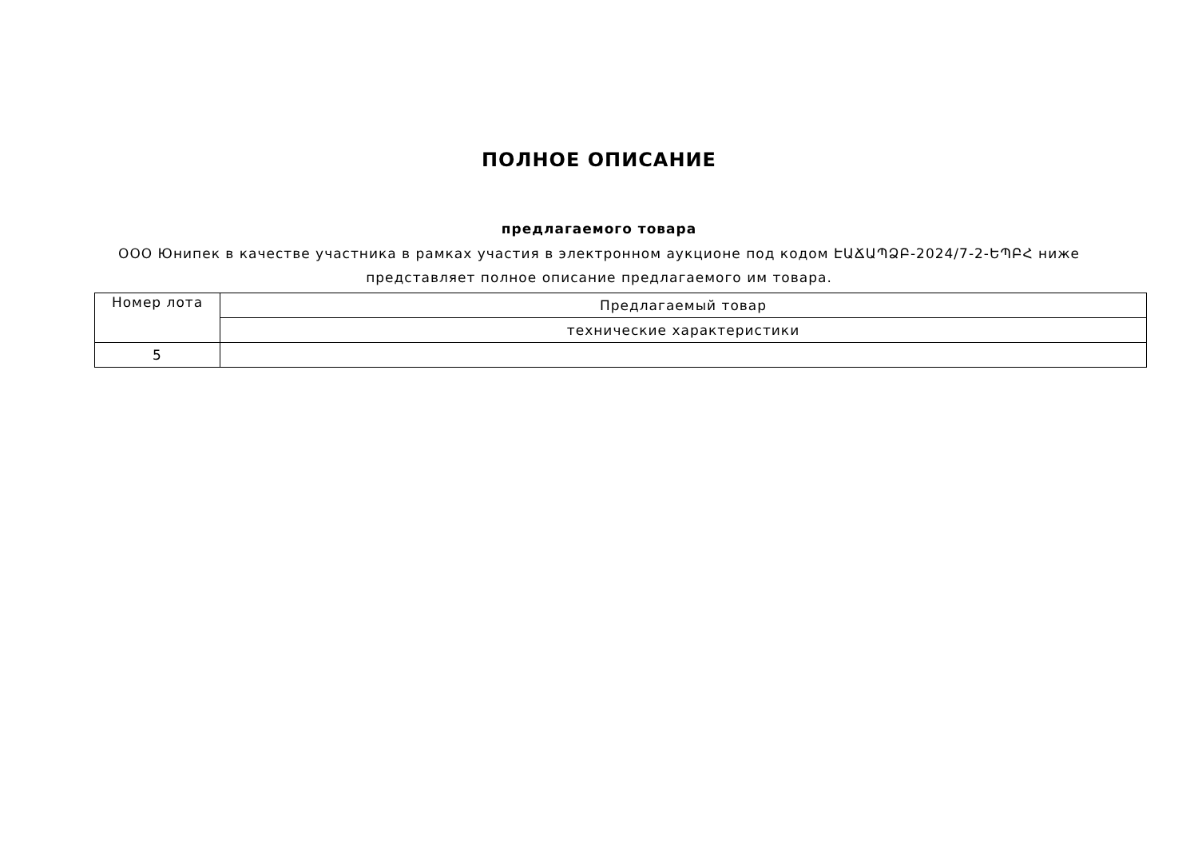ПОЛНОЕ ОПИСАНИЕ
предлагаемого товара
ООО Юнипек в качестве участника в рамках участия в электронном аукционе под кодом ԷԱՃԱՊՁԲ-2024/7-2-ԵՊԲՀ ниже представляет полное описание предлагаемого им товара.
| Номер лота | Предлагаемый товар |
| | технические характеристики |
| 5 | |